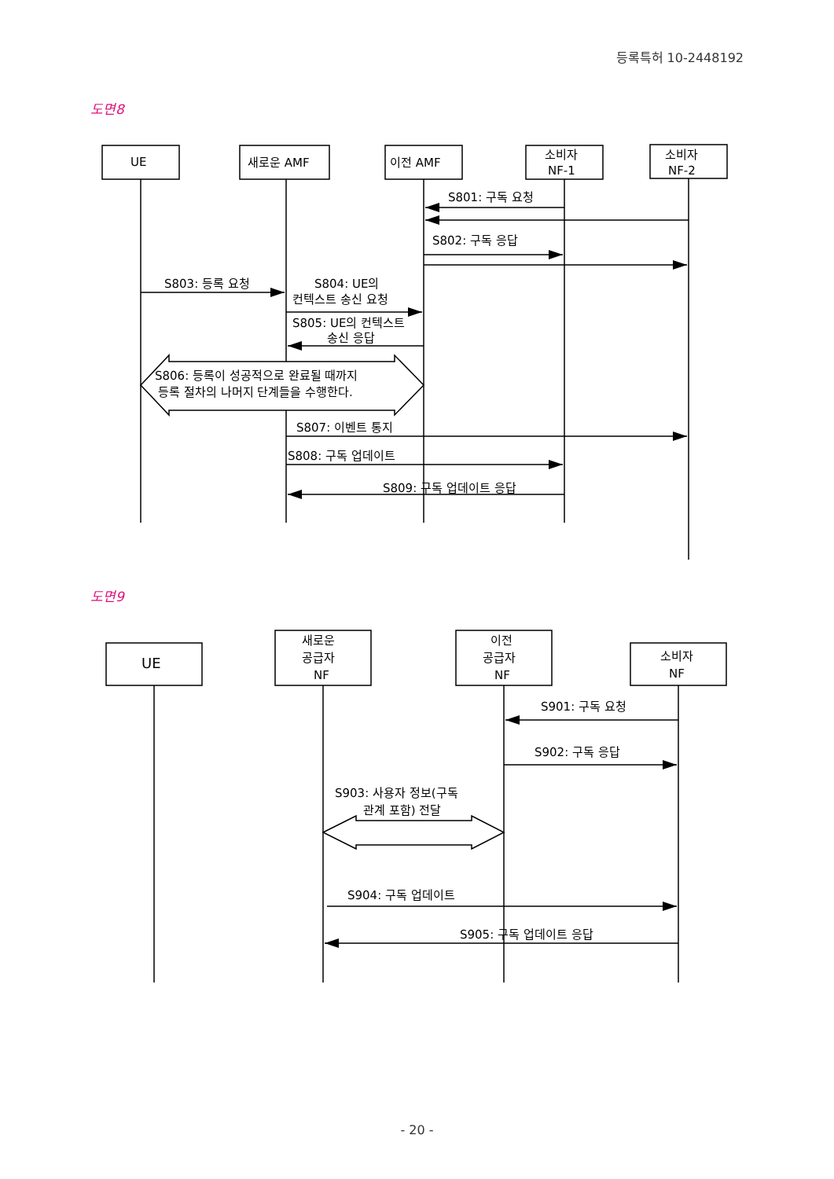등록특허 10-2448192
도면8
UE
새로운 AMF
이전 AMF
소비자
NF-1
소비자
NF-2
S801: 구독 요청
S802: 구독 응답
S803: 등록 요청
S804: UE의
컨텍스트 송신 요청
S805: UE의 컨텍스트
송신 응답
S806: 등록이 성공적으로 완료될 때까지
등록 절차의 나머지 단계들을 수행한다.
S807: 이벤트 통지
S808: 구독 업데이트
S809: 구독 업데이트 응답
도면9
UE
새로운
공급자
NF
이전
공급자
NF
소비자
NF
S901: 구독 요청
S902: 구독 응답
S903: 사용자 정보(구독
관계 포함) 전달
S904: 구독 업데이트
S905: 구독 업데이트 응답
- 20 -